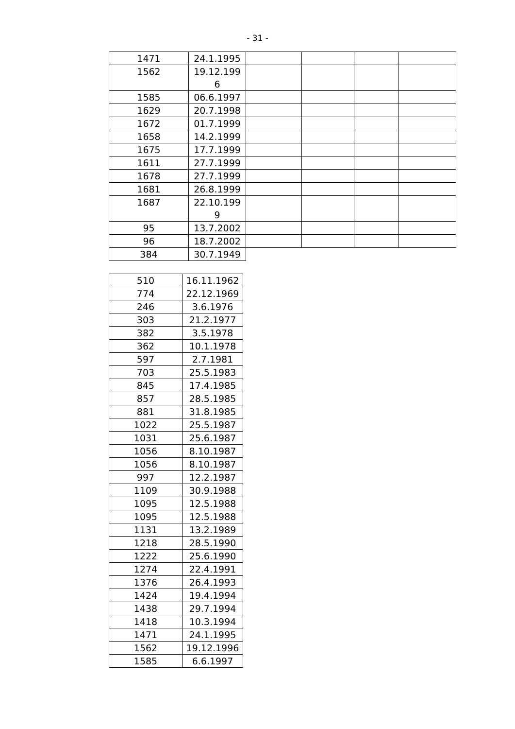- 31 -
| 1471 | 24.1.1995 | | | | |
| 1562 | 19.12.199 6 | | | | |
| 1585 | 06.6.1997 | | | | |
| 1629 | 20.7.1998 | | | | |
| 1672 | 01.7.1999 | | | | |
| 1658 | 14.2.1999 | | | | |
| 1675 | 17.7.1999 | | | | |
| 1611 | 27.7.1999 | | | | |
| 1678 | 27.7.1999 | | | | |
| 1681 | 26.8.1999 | | | | |
| 1687 | 22.10.199 9 | | | | |
| 95 | 13.7.2002 | | | | |
| 96 | 18.7.2002 | | | | |
| 384 | 30.7.1949 | | | | |
| 510 | 16.11.1962 |
| 774 | 22.12.1969 |
| 246 | 3.6.1976 |
| 303 | 21.2.1977 |
| 382 | 3.5.1978 |
| 362 | 10.1.1978 |
| 597 | 2.7.1981 |
| 703 | 25.5.1983 |
| 845 | 17.4.1985 |
| 857 | 28.5.1985 |
| 881 | 31.8.1985 |
| 1022 | 25.5.1987 |
| 1031 | 25.6.1987 |
| 1056 | 8.10.1987 |
| 1056 | 8.10.1987 |
| 997 | 12.2.1987 |
| 1109 | 30.9.1988 |
| 1095 | 12.5.1988 |
| 1095 | 12.5.1988 |
| 1131 | 13.2.1989 |
| 1218 | 28.5.1990 |
| 1222 | 25.6.1990 |
| 1274 | 22.4.1991 |
| 1376 | 26.4.1993 |
| 1424 | 19.4.1994 |
| 1438 | 29.7.1994 |
| 1418 | 10.3.1994 |
| 1471 | 24.1.1995 |
| 1562 | 19.12.1996 |
| 1585 | 6.6.1997 |